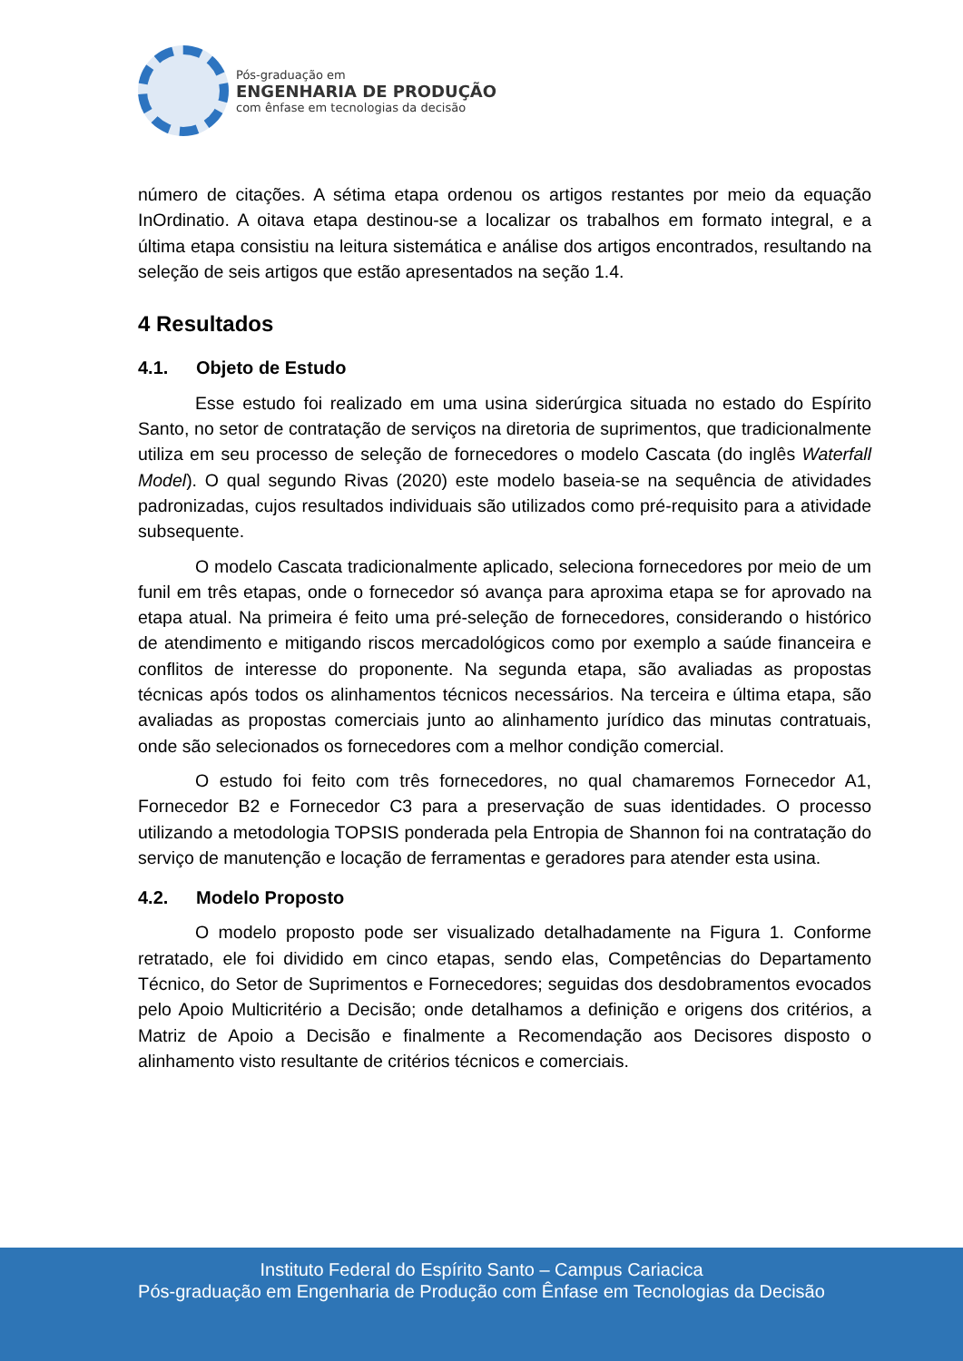Pós-graduação em
ENGENHARIA DE PRODUÇÃO
com ênfase em tecnologias da decisão
número de citações. A sétima etapa ordenou os artigos restantes por meio da equação InOrdinatio. A oitava etapa destinou-se a localizar os trabalhos em formato integral, e a última etapa consistiu na leitura sistemática e análise dos artigos encontrados, resultando na seleção de seis artigos que estão apresentados na seção 1.4.
4 Resultados
4.1. Objeto de Estudo
Esse estudo foi realizado em uma usina siderúrgica situada no estado do Espírito Santo, no setor de contratação de serviços na diretoria de suprimentos, que tradicionalmente utiliza em seu processo de seleção de fornecedores o modelo Cascata (do inglês Waterfall Model). O qual segundo Rivas (2020) este modelo baseia-se na sequência de atividades padronizadas, cujos resultados individuais são utilizados como pré-requisito para a atividade subsequente.
O modelo Cascata tradicionalmente aplicado, seleciona fornecedores por meio de um funil em três etapas, onde o fornecedor só avança para aproxima etapa se for aprovado na etapa atual. Na primeira é feito uma pré-seleção de fornecedores, considerando o histórico de atendimento e mitigando riscos mercadológicos como por exemplo a saúde financeira e conflitos de interesse do proponente. Na segunda etapa, são avaliadas as propostas técnicas após todos os alinhamentos técnicos necessários. Na terceira e última etapa, são avaliadas as propostas comerciais junto ao alinhamento jurídico das minutas contratuais, onde são selecionados os fornecedores com a melhor condição comercial.
O estudo foi feito com três fornecedores, no qual chamaremos Fornecedor A1, Fornecedor B2 e Fornecedor C3 para a preservação de suas identidades. O processo utilizando a metodologia TOPSIS ponderada pela Entropia de Shannon foi na contratação do serviço de manutenção e locação de ferramentas e geradores para atender esta usina.
4.2. Modelo Proposto
O modelo proposto pode ser visualizado detalhadamente na Figura 1. Conforme retratado, ele foi dividido em cinco etapas, sendo elas, Competências do Departamento Técnico, do Setor de Suprimentos e Fornecedores; seguidas dos desdobramentos evocados pelo Apoio Multicritério a Decisão; onde detalhamos a definição e origens dos critérios, a Matriz de Apoio a Decisão e finalmente a Recomendação aos Decisores disposto o alinhamento visto resultante de critérios técnicos e comerciais.
Instituto Federal do Espírito Santo – Campus Cariacica
Pós-graduação em Engenharia de Produção com Ênfase em Tecnologias da Decisão